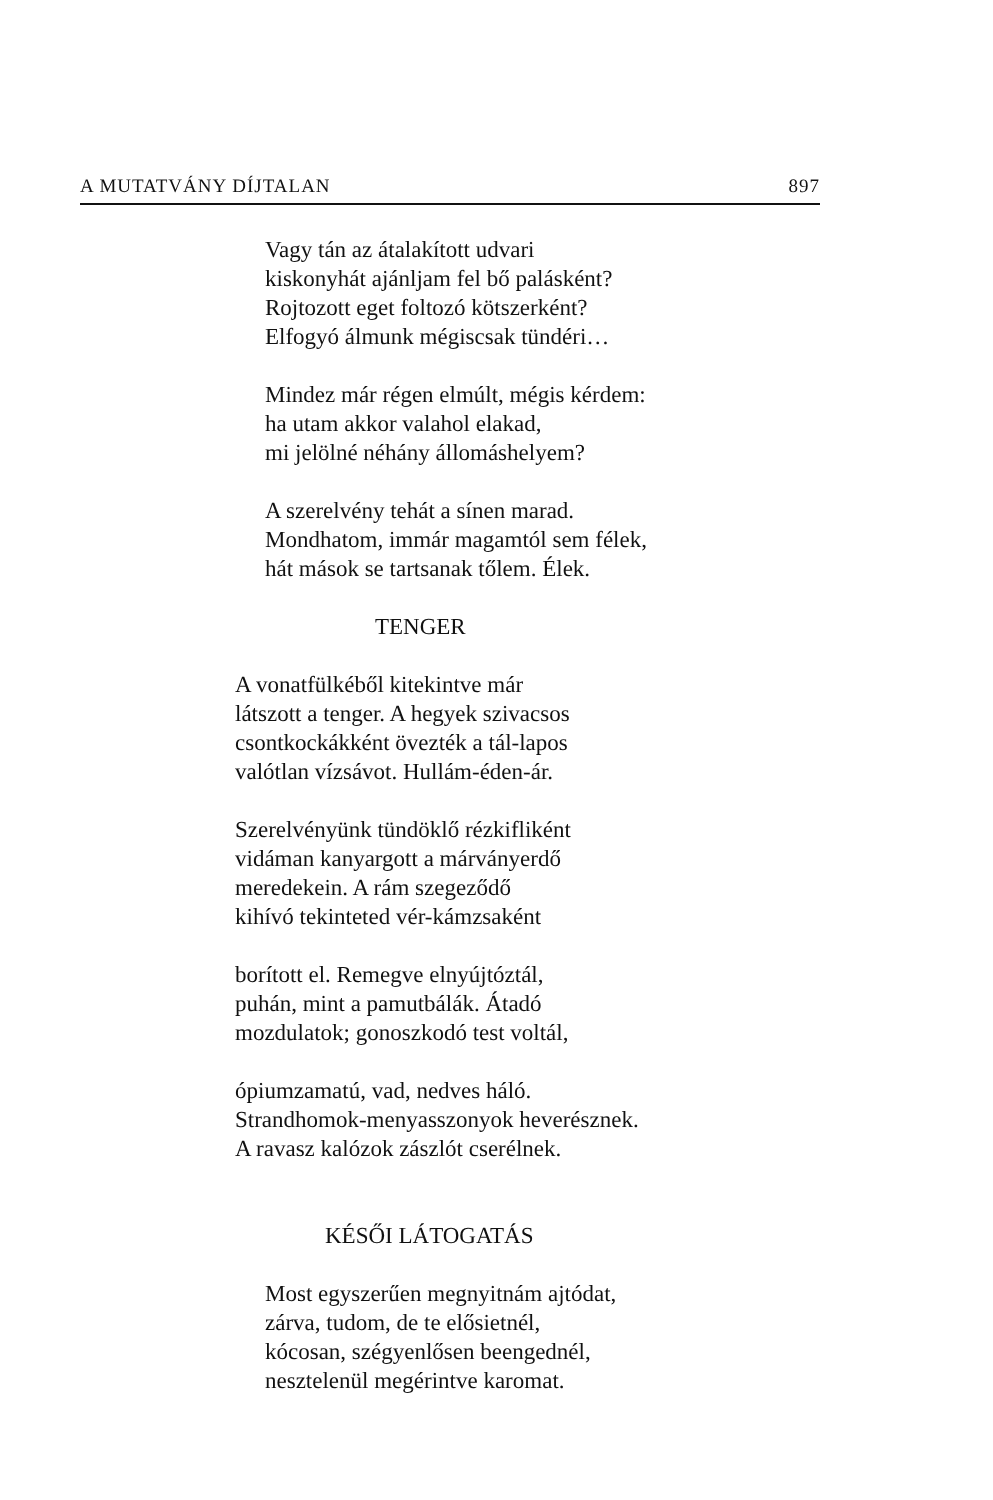A MUTATVÁNY DÍJTALAN 897
Vagy tán az átalakított udvari
kiskonyhát ajánljam fel bő palásként?
Rojtozott eget foltozó kötszerként?
Elfogyó álmunk mégiscsak tündéri…
Mindez már régen elmúlt, mégis kérdem:
ha utam akkor valahol elakad,
mi jelölné néhány állomáshelyem?
A szerelvény tehát a sínen marad.
Mondhatom, immár magamtól sem félek,
hát mások se tartsanak tőlem. Élek.
TENGER
A vonatfülkéből kitekintve már
látszott a tenger. A hegyek szivacsos
csontkockákként övezték a tál-lapos
valótlan vízsávot. Hullám-éden-ár.
Szerelvényünk tündöklő rézkifliként
vidáman kanyargott a márványerdő
meredekein. A rám szegeződő
kihívó tekinteted vér-kámzsaként
borított el. Remegve elnyújtóztál,
puhán, mint a pamutbálák. Átadó
mozdulatok; gonoszkodó test voltál,
ópiumzamatú, vad, nedves háló.
Strandhomok-menyasszonyok heverésznek.
A ravasz kalózok zászlót cserélnek.
KÉSŐI LÁTOGATÁS
Most egyszerűen megnyitnám ajtódat,
zárva, tudom, de te elősietnél,
kócosan, szégyenlősen beengednél,
nesztelenül megérintve karomat.